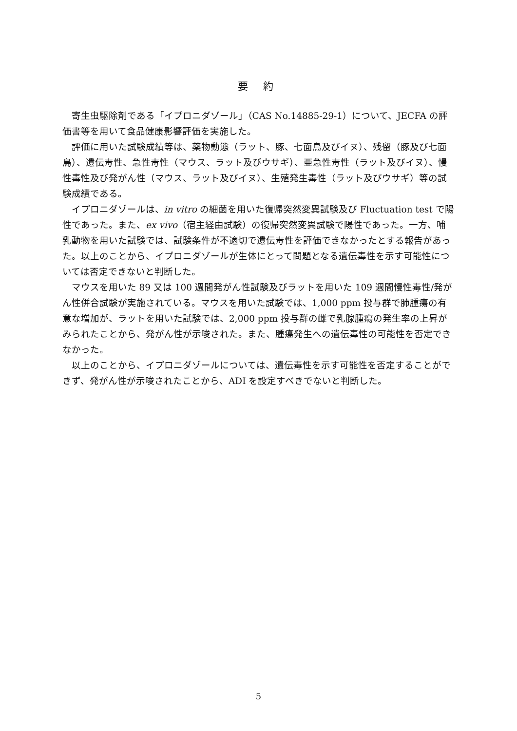要 約
寄生虫駆除剤である「イプロニダゾール」（CAS No.14885-29-1）について、JECFA の評価書等を用いて食品健康影響評価を実施した。
評価に用いた試験成績等は、薬物動態（ラット、豚、七面鳥及びイヌ）、残留（豚及び七面鳥）、遺伝毒性、急性毒性（マウス、ラット及びウサギ）、亜急性毒性（ラット及びイヌ）、慢性毒性及び発がん性（マウス、ラット及びイヌ）、生殖発生毒性（ラット及びウサギ）等の試験成績である。
イプロニダゾールは、in vitro の細菌を用いた復帰突然変異試験及び Fluctuation test で陽性であった。また、ex vivo（宿主経由試験）の復帰突然変異試験で陽性であった。一方、哺乳動物を用いた試験では、試験条件が不適切で遺伝毒性を評価できなかったとする報告があった。以上のことから、イプロニダゾールが生体にとって問題となる遺伝毒性を示す可能性については否定できないと判断した。
マウスを用いた 89 又は 100 週間発がん性試験及びラットを用いた 109 週間慢性毒性/発がん性併合試験が実施されている。マウスを用いた試験では、1,000 ppm 投与群で肺腫瘍の有意な増加が、ラットを用いた試験では、2,000 ppm 投与群の雌で乳腺腫瘍の発生率の上昇がみられたことから、発がん性が示唆された。また、腫瘍発生への遺伝毒性の可能性を否定できなかった。
以上のことから、イプロニダゾールについては、遺伝毒性を示す可能性を否定することができず、発がん性が示唆されたことから、ADI を設定すべきでないと判断した。
5